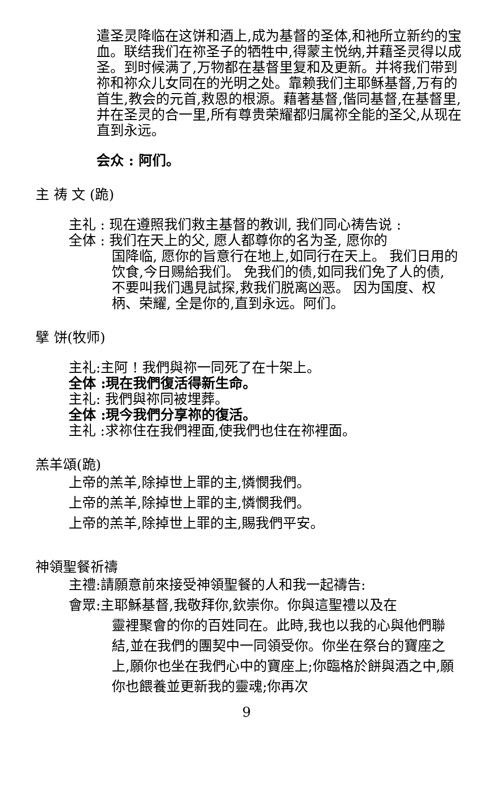遣圣灵降临在这饼和酒上,成为基督的圣体,和衪所立新约的宝血。联结我们在祢圣子的牺牲中,得蒙主悦纳,并藉圣灵得以成圣。到时候满了,万物都在基督里复和及更新。并将我们带到祢和祢众儿女同在的光明之处。靠赖我们主耶稣基督,万有的首生,教会的元首,救恩的根源。藉著基督,偕同基督,在基督里,并在圣灵的合一里,所有尊贵荣耀都归属祢全能的圣父,从现在直到永远。
会众 : 阿们。
主 祷 文 (跪)
主礼 : 现在遵照我们救主基督的教训, 我们同心祷告说 :
全体 : 我们在天上的父, 愿人都尊你的名为圣, 愿你的
国降临, 愿你的旨意行在地上,如同行在天上。 我们日用的饮食,今日赐給我们。 免我们的债,如同我们免了人的债, 不要叫我们遇見試探,救我们脱离凶恶。 因为国度、权柄、荣耀, 全是你的,直到永远。阿们。
擘 饼(牧师)
主礼:主阿 ! 我們與祢一同死了在十架上。
全体 :現在我們復活得新生命。
主礼: 我們與祢同被埋葬。
全体 :現今我們分享祢的復活。
主礼 :求祢住在我們裡面,使我們也住在祢裡面。
羔羊頌(跪)
上帝的羔羊,除掉世上罪的主,憐憫我們。
上帝的羔羊,除掉世上罪的主,憐憫我們。
上帝的羔羊,除掉世上罪的主,賜我們平安。
神領聖餐祈禱
主禮:請願意前來接受神領聖餐的人和我一起禱告:
會眾:主耶穌基督,我敬拜你,欽崇你。你與這聖禮以及在
靈裡聚會的你的百姓同在。此時,我也以我的心與他們聯結,並在我們的團契中一同領受你。你坐在祭台的寶座之上,願你也坐在我們心中的寶座上;你臨格於餅與酒之中,願你也餵養並更新我的靈魂;你再次
9